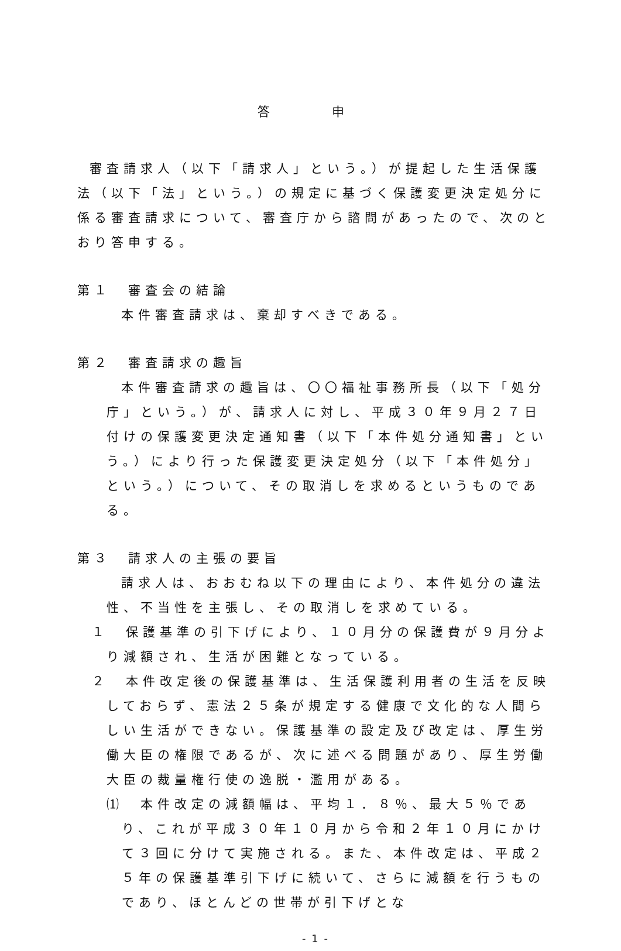答 申
審査請求人（以下「請求人」という。）が提起した生活保護法（以下「法」という。）の規定に基づく保護変更決定処分に係る審査請求について、審査庁から諮問があったので、次のとおり答申する。
第１　審査会の結論
本件審査請求は、棄却すべきである。
第２　審査請求の趣旨
本件審査請求の趣旨は、〇〇福祉事務所長（以下「処分庁」という。）が、請求人に対し、平成３０年９月２７日付けの保護変更決定通知書（以下「本件処分通知書」という。）により行った保護変更決定処分（以下「本件処分」という。）について、その取消しを求めるというものである。
第３　請求人の主張の要旨
請求人は、おおむね以下の理由により、本件処分の違法性、不当性を主張し、その取消しを求めている。
１　保護基準の引下げにより、１０月分の保護費が９月分より減額され、生活が困難となっている。
２　本件改定後の保護基準は、生活保護利用者の生活を反映しておらず、憲法２５条が規定する健康で文化的な人間らしい生活ができない。保護基準の設定及び改定は、厚生労働大臣の権限であるが、次に述べる問題があり、厚生労働大臣の裁量権行使の逸脱・濫用がある。
⑴　本件改定の減額幅は、平均１．８％、最大５％であり、これが平成３０年１０月から令和２年１０月にかけて３回に分けて実施される。また、本件改定は、平成２５年の保護基準引下げに続いて、さらに減額を行うものであり、ほとんどの世帯が引下げとな
- 1 -